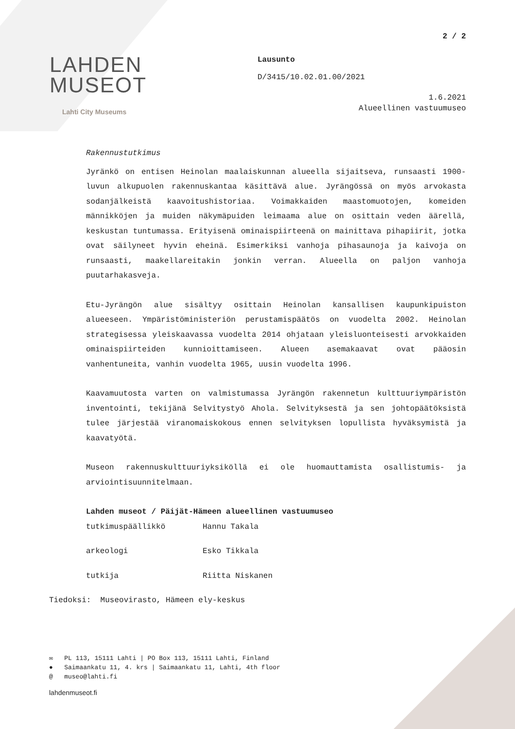2 / 2
LAHDEN
MUSEOT
Lahti City Museums
Lausunto
D/3415/10.02.01.00/2021
1.6.2021
Alueellinen vastuumuseo
Rakennustutkimus
Jyränkö on entisen Heinolan maalaiskunnan alueella sijaitseva, runsaasti 1900-luvun alkupuolen rakennuskantaa käsittävä alue. Jyrängössä on myös arvokasta sodanjälkeistä kaavoitushistoriaa. Voimakkaiden maastomuotojen, komeiden männikköjen ja muiden näkymäpuiden leimaama alue on osittain veden äärellä, keskustan tuntumassa. Erityisenä ominaispiirteenä on mainittava pihapiirit, jotka ovat säilyneet hyvin eheinä. Esimerkiksi vanhoja pihasaunoja ja kaivoja on runsaasti, maakellareitakin jonkin verran. Alueella on paljon vanhoja puutarhakasveja.
Etu-Jyrängön alue sisältyy osittain Heinolan kansallisen kaupunkipuiston alueeseen. Ympäristöministeriön perustamispäätös on vuodelta 2002. Heinolan strategisessa yleiskaavassa vuodelta 2014 ohjataan yleisluonteisesti arvokkaiden ominaispiirteiden kunnioittamiseen. Alueen asemakaavat ovat pääosin vanhentuneita, vanhin vuodelta 1965, uusin vuodelta 1996.
Kaavamuutosta varten on valmistumassa Jyrängön rakennetun kulttuuriympäristön inventointi, tekijänä Selvitystyö Ahola. Selvityksestä ja sen johtopäätöksistä tulee järjestää viranomaiskokous ennen selvityksen lopullista hyväksymistä ja kaavatyötä.
Museon rakennuskulttuuriyksiköllä ei ole huomauttamista osallistumis- ja arviointisuunnitelmaan.
Lahden museot / Päijät-Hämeen alueellinen vastuumuseo
| tutkimuspäällikkö | Hannu Takala |
| arkeologi | Esko Tikkala |
| tutkija | Riitta Niskanen |
Tiedoksi: Museovirasto, Hämeen ely-keskus
✉ PL 113, 15111 Lahti | PO Box 113, 15111 Lahti, Finland
● Saimaankatu 11, 4. krs | Saimaankatu 11, Lahti, 4th floor
@ museo@lahti.fi
lahdenmuseot.fi